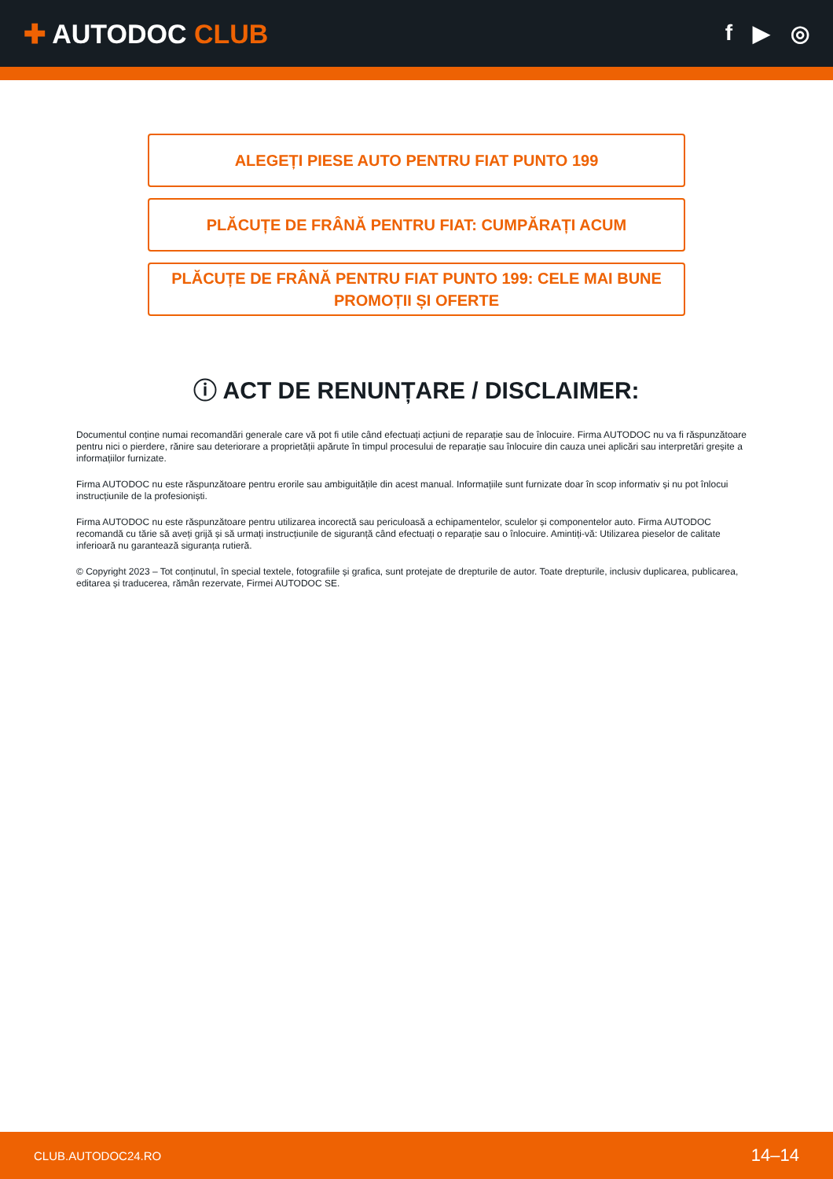✚ AUTODOC CLUB
f ▶ ◎
ALEGEȚI PIESE AUTO PENTRU FIAT PUNTO 199
PLĂCUȚE DE FRÂNĂ PENTRU FIAT: CUMPĂRAȚI ACUM
PLĂCUȚE DE FRÂNĂ PENTRU FIAT PUNTO 199: CELE MAI BUNE PROMOȚII ȘI OFERTE
ⓘ ACT DE RENUNȚARE / DISCLAIMER:
Documentul conține numai recomandări generale care vă pot fi utile când efectuați acțiuni de reparație sau de înlocuire. Firma AUTODOC nu va fi răspunzătoare pentru nici o pierdere, rănire sau deteriorare a proprietății apărute în timpul procesului de reparație sau înlocuire din cauza unei aplicări sau interpretări greșite a informațiilor furnizate.
Firma AUTODOC nu este răspunzătoare pentru erorile sau ambiguitățile din acest manual. Informațiile sunt furnizate doar în scop informativ și nu pot înlocui instrucțiunile de la profesioniști.
Firma AUTODOC nu este răspunzătoare pentru utilizarea incorectă sau periculoasă a echipamentelor, sculelor și componentelor auto. Firma AUTODOC recomandă cu tărie să aveți grijă și să urmați instrucțiunile de siguranță când efectuați o reparație sau o înlocuire. Amintiți-vă: Utilizarea pieselor de calitate inferioară nu garantează siguranța rutieră.
© Copyright 2023 – Tot conținutul, în special textele, fotografiile și grafica, sunt protejate de drepturile de autor. Toate drepturile, inclusiv duplicarea, publicarea, editarea și traducerea, rămân rezervate, Firmei AUTODOC SE.
CLUB.AUTODOC24.RO 14–14